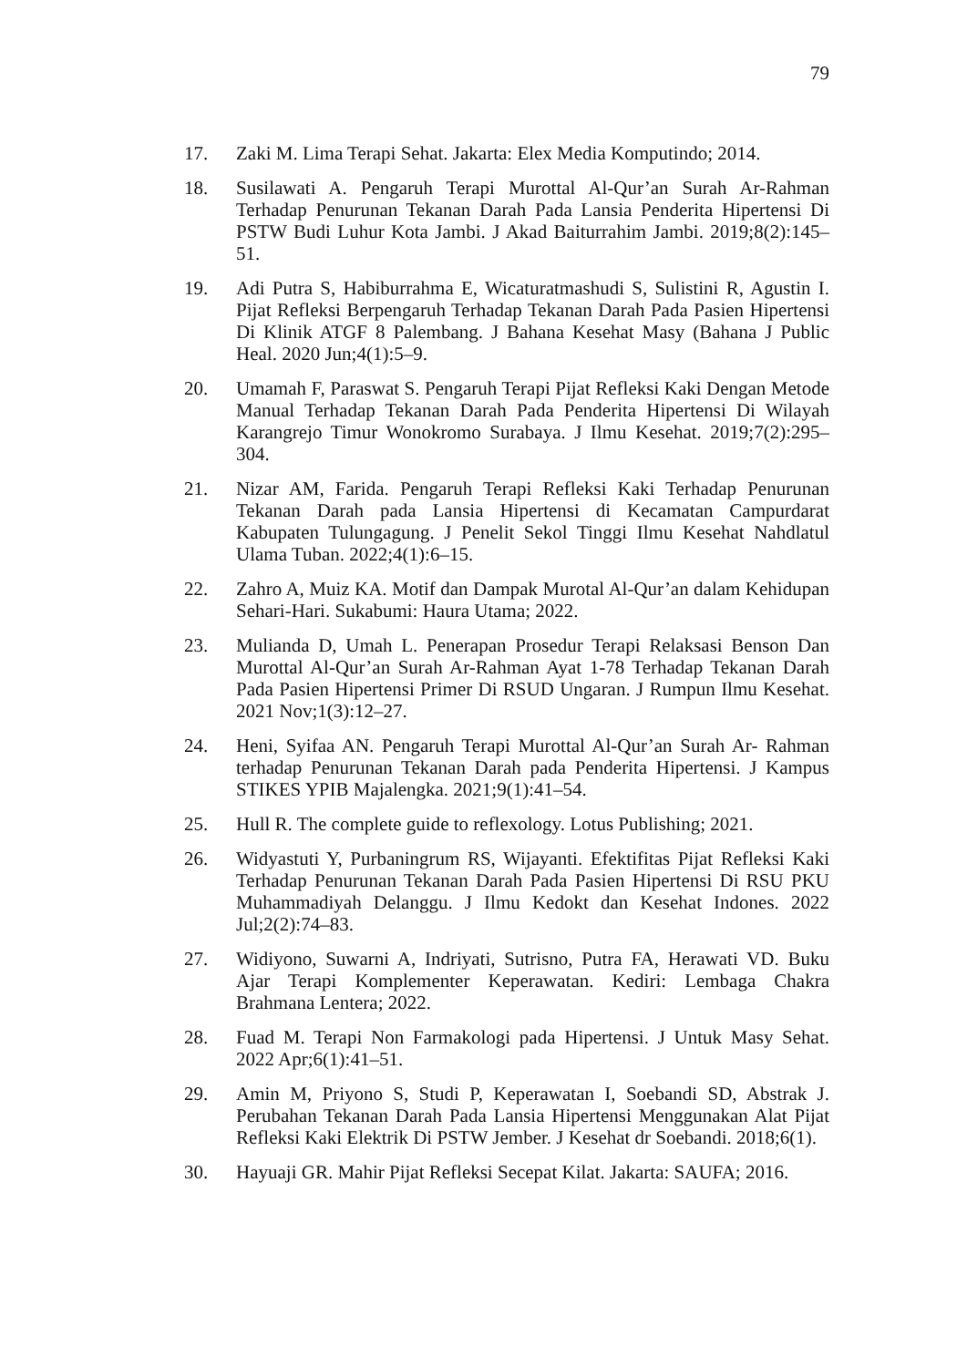79
17. Zaki M. Lima Terapi Sehat. Jakarta: Elex Media Komputindo; 2014.
18. Susilawati A. Pengaruh Terapi Murottal Al-Qur’an Surah Ar-Rahman Terhadap Penurunan Tekanan Darah Pada Lansia Penderita Hipertensi Di PSTW Budi Luhur Kota Jambi. J Akad Baiturrahim Jambi. 2019;8(2):145–51.
19. Adi Putra S, Habiburrahma E, Wicaturatmashudi S, Sulistini R, Agustin I. Pijat Refleksi Berpengaruh Terhadap Tekanan Darah Pada Pasien Hipertensi Di Klinik ATGF 8 Palembang. J Bahana Kesehat Masy (Bahana J Public Heal. 2020 Jun;4(1):5–9.
20. Umamah F, Paraswat S. Pengaruh Terapi Pijat Refleksi Kaki Dengan Metode Manual Terhadap Tekanan Darah Pada Penderita Hipertensi Di Wilayah Karangrejo Timur Wonokromo Surabaya. J Ilmu Kesehat. 2019;7(2):295–304.
21. Nizar AM, Farida. Pengaruh Terapi Refleksi Kaki Terhadap Penurunan Tekanan Darah pada Lansia Hipertensi di Kecamatan Campurdarat Kabupaten Tulungagung. J Penelit Sekol Tinggi Ilmu Kesehat Nahdlatul Ulama Tuban. 2022;4(1):6–15.
22. Zahro A, Muiz KA. Motif dan Dampak Murotal Al-Qur’an dalam Kehidupan Sehari-Hari. Sukabumi: Haura Utama; 2022.
23. Mulianda D, Umah L. Penerapan Prosedur Terapi Relaksasi Benson Dan Murottal Al-Qur’an Surah Ar-Rahman Ayat 1-78 Terhadap Tekanan Darah Pada Pasien Hipertensi Primer Di RSUD Ungaran. J Rumpun Ilmu Kesehat. 2021 Nov;1(3):12–27.
24. Heni, Syifaa AN. Pengaruh Terapi Murottal Al-Qur’an Surah Ar- Rahman terhadap Penurunan Tekanan Darah pada Penderita Hipertensi. J Kampus STIKES YPIB Majalengka. 2021;9(1):41–54.
25. Hull R. The complete guide to reflexology. Lotus Publishing; 2021.
26. Widyastuti Y, Purbaningrum RS, Wijayanti. Efektifitas Pijat Refleksi Kaki Terhadap Penurunan Tekanan Darah Pada Pasien Hipertensi Di RSU PKU Muhammadiyah Delanggu. J Ilmu Kedokt dan Kesehat Indones. 2022 Jul;2(2):74–83.
27. Widiyono, Suwarni A, Indriyati, Sutrisno, Putra FA, Herawati VD. Buku Ajar Terapi Komplementer Keperawatan. Kediri: Lembaga Chakra Brahmana Lentera; 2022.
28. Fuad M. Terapi Non Farmakologi pada Hipertensi. J Untuk Masy Sehat. 2022 Apr;6(1):41–51.
29. Amin M, Priyono S, Studi P, Keperawatan I, Soebandi SD, Abstrak J. Perubahan Tekanan Darah Pada Lansia Hipertensi Menggunakan Alat Pijat Refleksi Kaki Elektrik Di PSTW Jember. J Kesehat dr Soebandi. 2018;6(1).
30. Hayuaji GR. Mahir Pijat Refleksi Secepat Kilat. Jakarta: SAUFA; 2016.